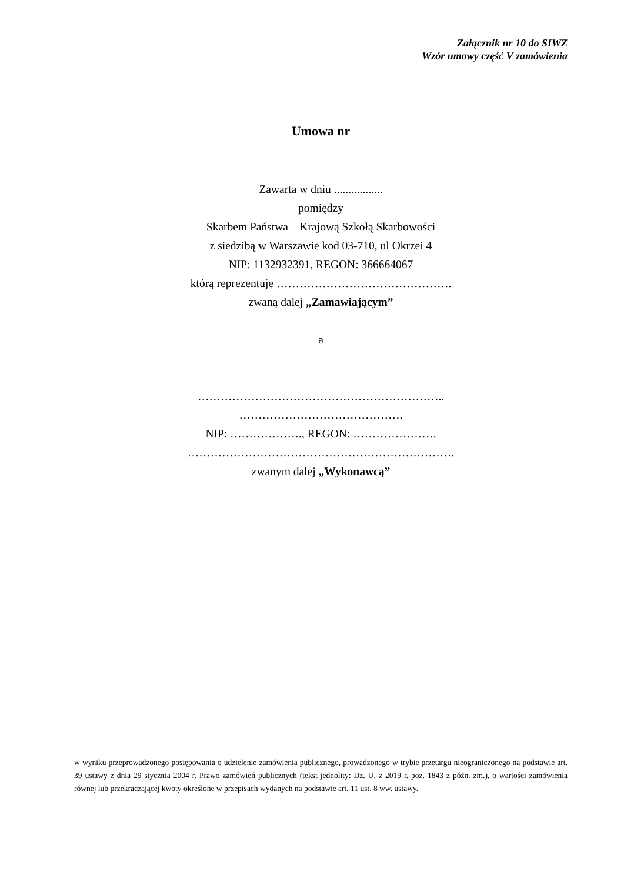Załącznik nr 10 do SIWZ
Wzór umowy część V zamówienia
Umowa nr
Zawarta w dniu .................
pomiędzy
Skarbem Państwa – Krajową Szkołą Skarbowości
z siedzibą w Warszawie kod 03-710, ul Okrzei 4
NIP: 1132932391, REGON: 366664067
którą reprezentuje ……………………………………….
zwaną dalej „Zamawiającym”
a
………………………………………………………..
…………………………………….
NIP: ………………., REGON: ………………….
…………………………………………………………….
zwanym dalej „Wykonawcą”
w wyniku przeprowadzonego postępowania o udzielenie zamówienia publicznego, prowadzonego w trybie przetargu nieograniczonego na podstawie art. 39 ustawy z dnia 29 stycznia 2004 r. Prawo zamówień publicznych (tekst jednolity: Dz. U. z 2019 r. poz. 1843 z późn. zm.), o wartości zamówienia równej lub przekraczającej kwoty określone w przepisach wydanych na podstawie art. 11 ust. 8 ww. ustawy.